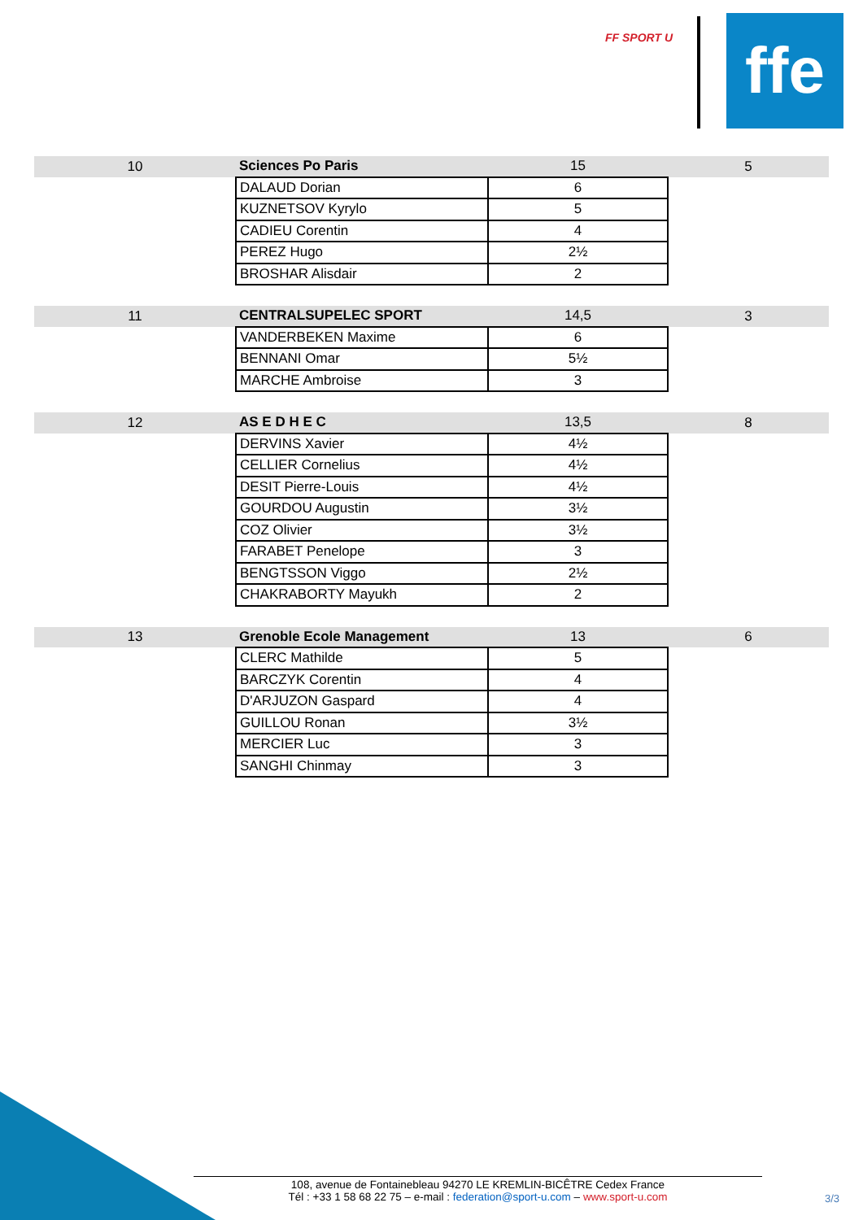FF SPORT U
ffe
| 10 | Sciences Po Paris | 15 | 5 |
| | DALAUD Dorian | 6 | |
| | KUZNETSOV Kyrylo | 5 | |
| | CADIEU Corentin | 4 | |
| | PEREZ Hugo | 2½ | |
| | BROSHAR Alisdair | 2 | |
| 11 | CENTRALSUPELEC SPORT | 14,5 | 3 |
| | VANDERBEKEN Maxime | 6 | |
| | BENNANI Omar | 5½ | |
| | MARCHE Ambroise | 3 | |
| 12 | AS E D H E C | 13,5 | 8 |
| | DERVINS Xavier | 4½ | |
| | CELLIER Cornelius | 4½ | |
| | DESIT Pierre-Louis | 4½ | |
| | GOURDOU Augustin | 3½ | |
| | COZ Olivier | 3½ | |
| | FARABET Penelope | 3 | |
| | BENGTSSON Viggo | 2½ | |
| | CHAKRABORTY Mayukh | 2 | |
| 13 | Grenoble Ecole Management | 13 | 6 |
| | CLERC Mathilde | 5 | |
| | BARCZYK Corentin | 4 | |
| | D'ARJUZON Gaspard | 4 | |
| | GUILLOU Ronan | 3½ | |
| | MERCIER Luc | 3 | |
| | SANGHI Chinmay | 3 | |
108, avenue de Fontainebleau 94270 LE KREMLIN-BICÊTRE Cedex France
Tél : +33 1 58 68 22 75 – e-mail : federation@sport-u.com – www.sport-u.com
3/3